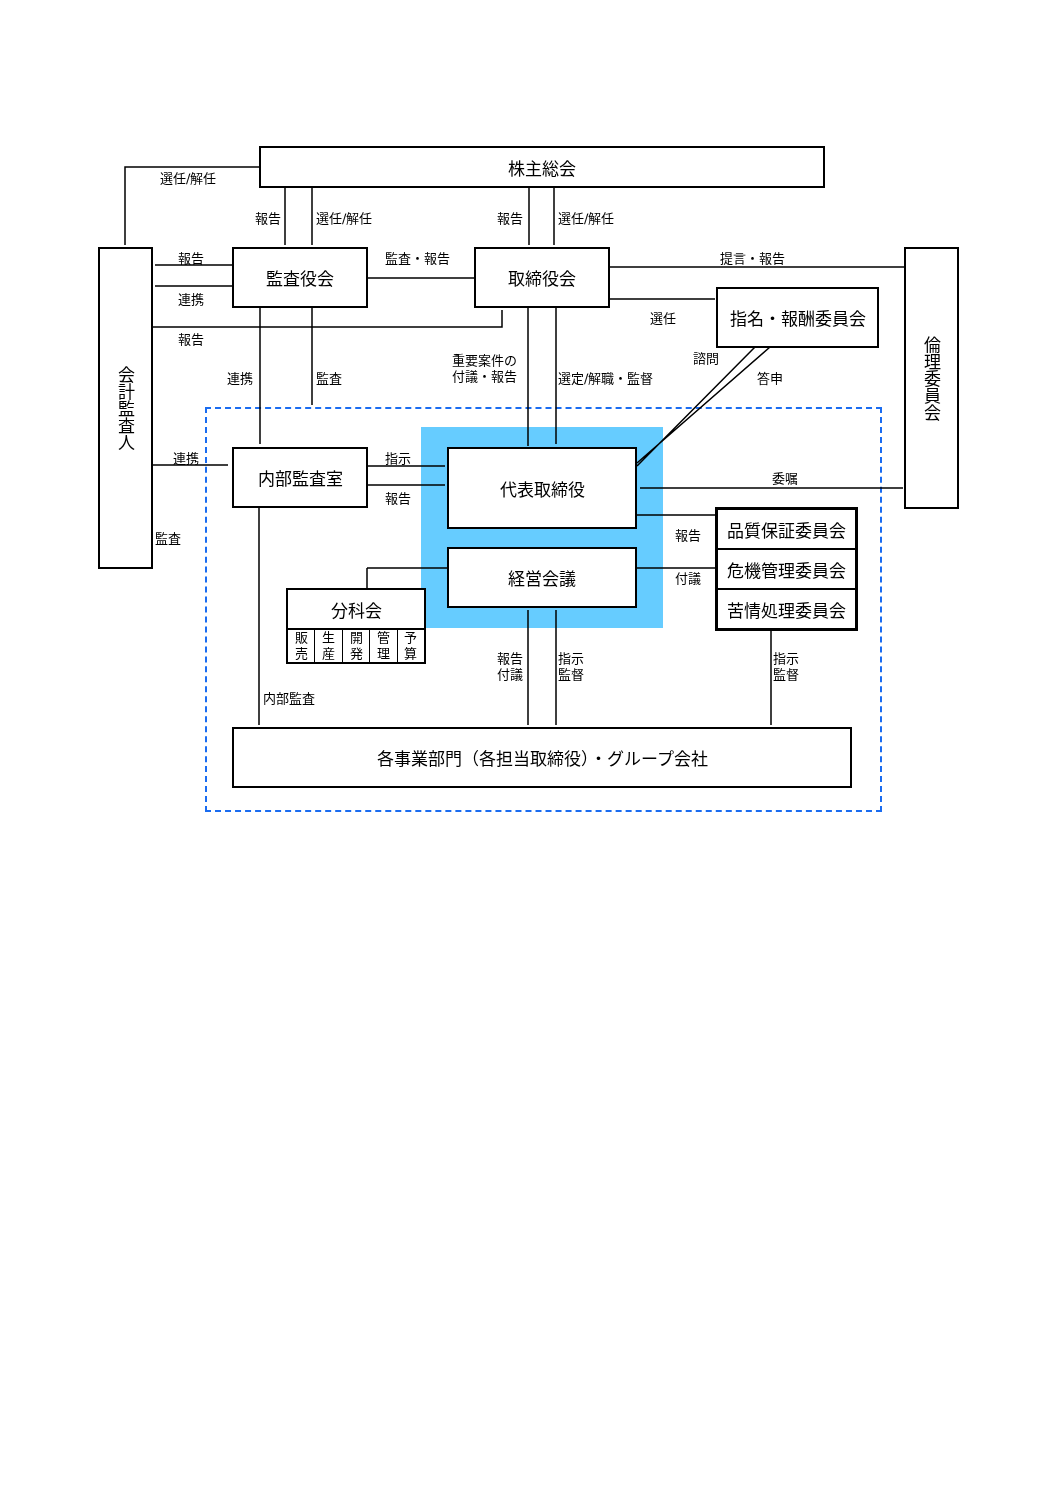株主総会
選任/解任
報告 選任/解任 報告 選任/解任
会計監査人
報告 監査役会 監査・報告 取締役会 提言・報告
倫理委員会
連携 指名・報酬委員会
選任
報告
諮問
重要案件の
付議・報告
連携 監査 選定/解職・監督 答申
連携 内部監査室 指示 代表取締役
委嘱
報告
監査 報告
品質保証委員会
危機管理委員会
苦情処理委員会
経営会議
付議
分科会
販
売 生
産 開
発 管
理 予
算
報告
付議
指示
監督
指示
監督
内部監査
各事業部門（各担当取締役）・グループ会社